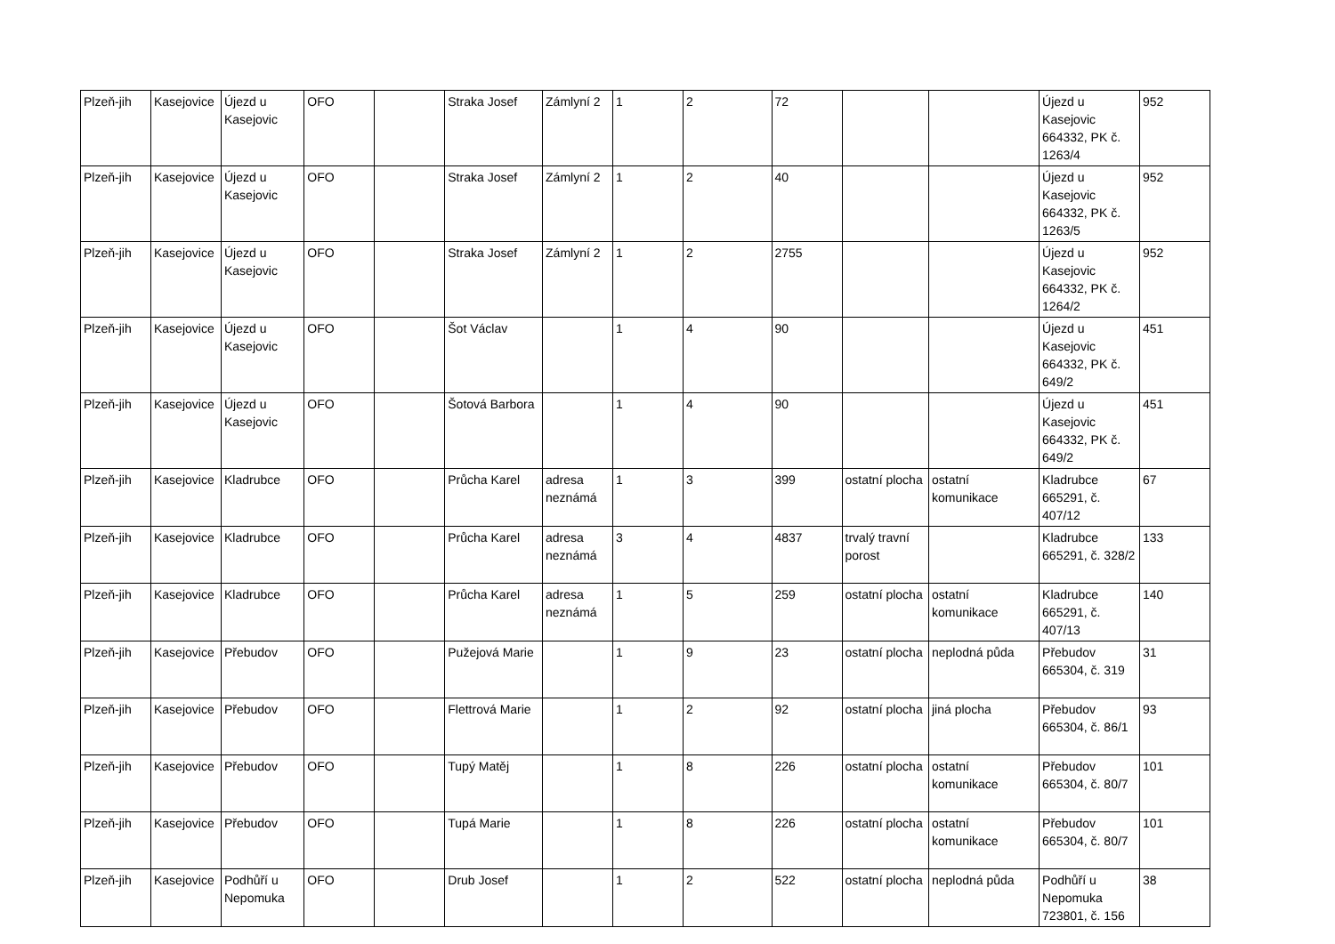| Plzeň-jih | Kasejovice | Újezd u Kasejovic | OFO | | Straka Josef | Zámlyní 2 | 1 | 2 | 72 | | | Újezd u Kasejovic 664332, PK č. 1263/4 | 952 |
| Plzeň-jih | Kasejovice | Újezd u Kasejovic | OFO | | Straka Josef | Zámlyní 2 | 1 | 2 | 40 | | | Újezd u Kasejovic 664332, PK č. 1263/5 | 952 |
| Plzeň-jih | Kasejovice | Újezd u Kasejovic | OFO | | Straka Josef | Zámlyní 2 | 1 | 2 | 2755 | | | Újezd u Kasejovic 664332, PK č. 1264/2 | 952 |
| Plzeň-jih | Kasejovice | Újezd u Kasejovic | OFO | | Šot Václav | | 1 | 4 | 90 | | | Újezd u Kasejovic 664332, PK č. 649/2 | 451 |
| Plzeň-jih | Kasejovice | Újezd u Kasejovic | OFO | | Šotová Barbora | | 1 | 4 | 90 | | | Újezd u Kasejovic 664332, PK č. 649/2 | 451 |
| Plzeň-jih | Kasejovice | Kladrubce | OFO | | Průcha Karel | adresa neznámá | 1 | 3 | 399 | ostatní plocha | ostatní komunikace | Kladrubce 665291, č. 407/12 | 67 |
| Plzeň-jih | Kasejovice | Kladrubce | OFO | | Průcha Karel | adresa neznámá | 3 | 4 | 4837 | trvalý travní porost | | Kladrubce 665291, č. 328/2 | 133 |
| Plzeň-jih | Kasejovice | Kladrubce | OFO | | Průcha Karel | adresa neznámá | 1 | 5 | 259 | ostatní plocha | ostatní komunikace | Kladrubce 665291, č. 407/13 | 140 |
| Plzeň-jih | Kasejovice | Přebudov | OFO | | Pužejová Marie | | 1 | 9 | 23 | ostatní plocha | neplodná půda | Přebudov 665304, č. 319 | 31 |
| Plzeň-jih | Kasejovice | Přebudov | OFO | | Flettrová Marie | | 1 | 2 | 92 | ostatní plocha | jiná plocha | Přebudov 665304, č. 86/1 | 93 |
| Plzeň-jih | Kasejovice | Přebudov | OFO | | Tupý Matěj | | 1 | 8 | 226 | ostatní plocha | ostatní komunikace | Přebudov 665304, č. 80/7 | 101 |
| Plzeň-jih | Kasejovice | Přebudov | OFO | | Tupá Marie | | 1 | 8 | 226 | ostatní plocha | ostatní komunikace | Přebudov 665304, č. 80/7 | 101 |
| Plzeň-jih | Kasejovice | Podhůří u Nepomuka | OFO | | Drub Josef | | 1 | 2 | 522 | ostatní plocha | neplodná půda | Podhůří u Nepomuka 723801, č. 156 | 38 |